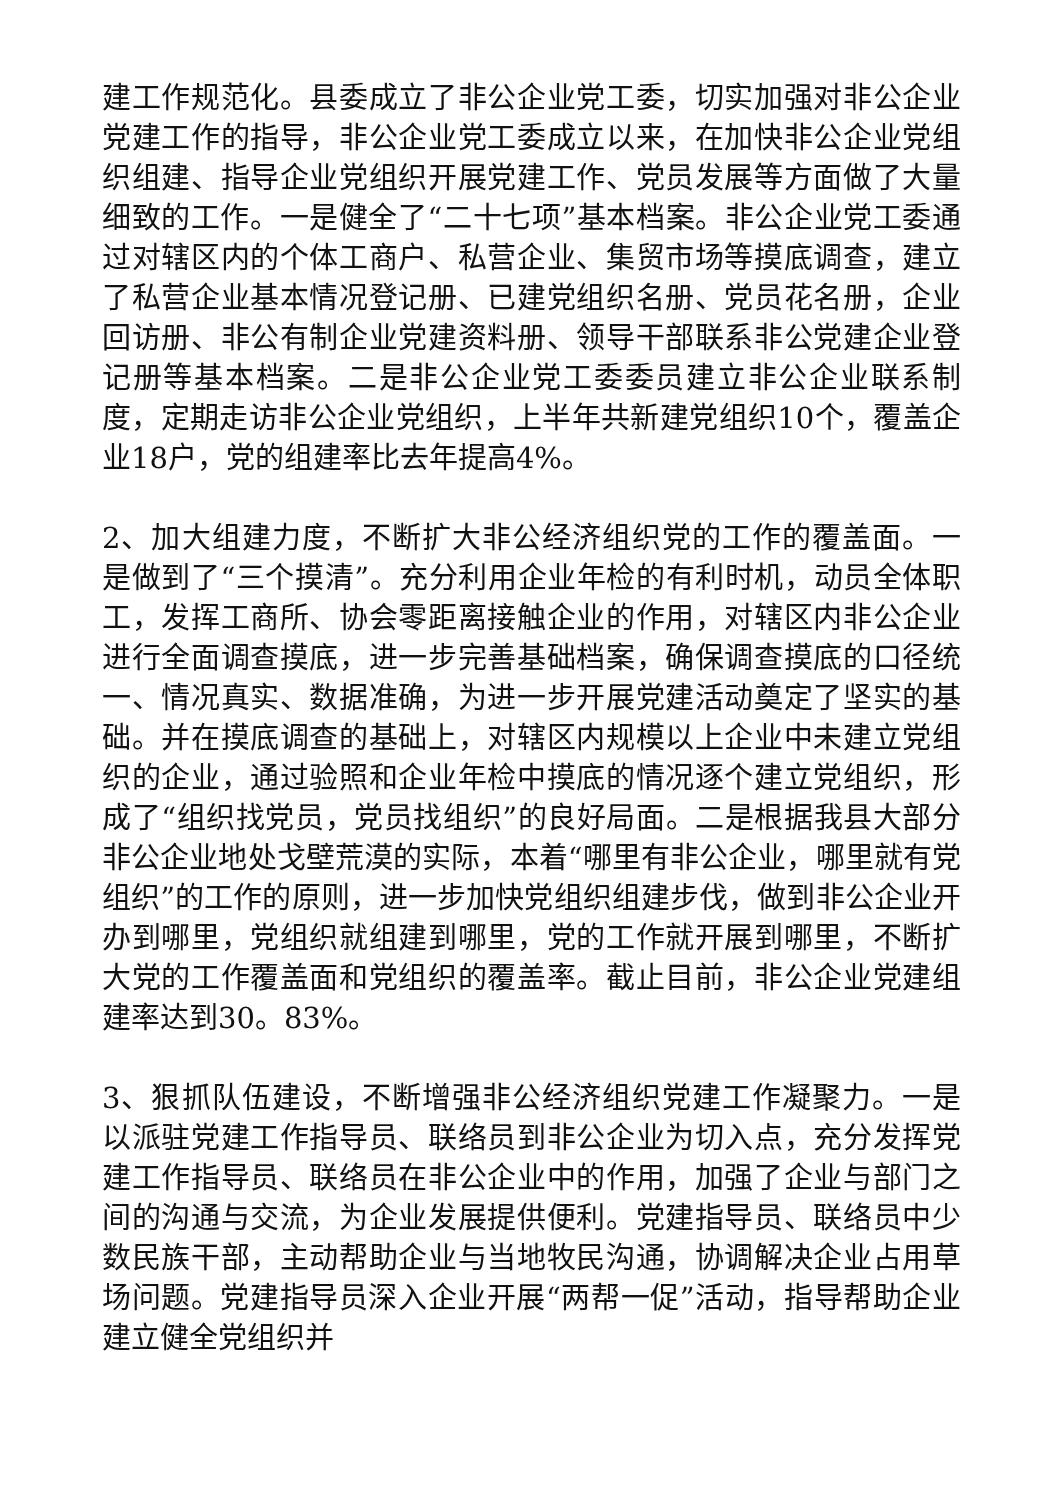建工作规范化。县委成立了非公企业党工委，切实加强对非公企业党建工作的指导，非公企业党工委成立以来，在加快非公企业党组织组建、指导企业党组织开展党建工作、党员发展等方面做了大量细致的工作。一是健全了“二十七项”基本档案。非公企业党工委通过对辖区内的个体工商户、私营企业、集贸市场等摸底调查，建立了私营企业基本情况登记册、已建党组织名册、党员花名册，企业回访册、非公有制企业党建资料册、领导干部联系非公党建企业登记册等基本档案。二是非公企业党工委委员建立非公企业联系制度，定期走访非公企业党组织，上半年共新建党组织10个，覆盖企业18户，党的组建率比去年提高4%。
2、加大组建力度，不断扩大非公经济组织党的工作的覆盖面。一是做到了“三个摸清”。充分利用企业年检的有利时机，动员全体职工，发挥工商所、协会零距离接触企业的作用，对辖区内非公企业进行全面调查摸底，进一步完善基础档案，确保调查摸底的口径统一、情况真实、数据准确，为进一步开展党建活动奠定了坚实的基础。并在摸底调查的基础上，对辖区内规模以上企业中未建立党组织的企业，通过验照和企业年检中摸底的情况逐个建立党组织，形成了“组织找党员，党员找组织”的良好局面。二是根据我县大部分非公企业地处戈壁荒漠的实际，本着“哪里有非公企业，哪里就有党组织”的工作的原则，进一步加快党组织组建步伐，做到非公企业开办到哪里，党组织就组建到哪里，党的工作就开展到哪里，不断扩大党的工作覆盖面和党组织的覆盖率。截止目前，非公企业党建组建率达到30。83%。
3、狠抓队伍建设，不断增强非公经济组织党建工作凝聚力。一是以派驻党建工作指导员、联络员到非公企业为切入点，充分发挥党建工作指导员、联络员在非公企业中的作用，加强了企业与部门之间的沟通与交流，为企业发展提供便利。党建指导员、联络员中少数民族干部，主动帮助企业与当地牧民沟通，协调解决企业占用草场问题。党建指导员深入企业开展“两帮一促”活动，指导帮助企业建立健全党组织并